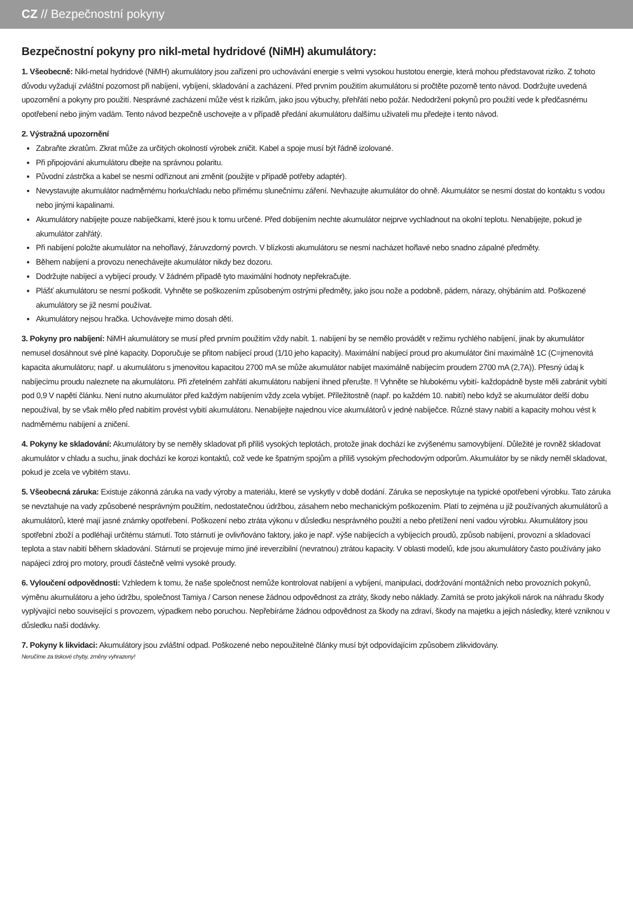CZ // Bezpečnostní pokyny
Bezpečnostní pokyny pro nikl-metal hydridové (NiMH) akumulátory:
1. Všeobecně: Nikl-metal hydridové (NiMH) akumulátory jsou zařízení pro uchovávání energie s velmi vysokou hustotou energie, která mohou představovat riziko. Z tohoto důvodu vyžadují zvláštní pozornost při nabíjení, vybíjení, skladování a zacházení. Před prvním použitím akumulátoru si pročtěte pozorně tento návod. Dodržujte uvedená upozornění a pokyny pro použití. Nesprávné zacházení může vést k rizikům, jako jsou výbuchy, přehřátí nebo požár. Nedodržení pokynů pro použití vede k předčasnému opotřebení nebo jiným vadám. Tento návod bezpečně uschovejte a v případě předání akumulátoru dalšímu uživateli mu předejte i tento návod.
2. Výstražná upozornění
Zabraňte zkratům. Zkrat může za určitých okolností výrobek zničit. Kabel a spoje musí být řádně izolované.
Při připojování akumulátoru dbejte na správnou polaritu.
Původní zástrčka a kabel se nesmí odříznout ani změnit (použijte v případě potřeby adaptér).
Nevystavujte akumulátor nadměrnému horku/chladu nebo přímému slunečnímu záření. Nevhazujte akumulátor do ohně. Akumulátor se nesmí dostat do kontaktu s vodou nebo jinými kapalinami.
Akumulátory nabíjejte pouze nabíječkami, které jsou k tomu určené. Před dobíjením nechte akumulátor nejprve vychladnout na okolní teplotu. Nenabíjejte, pokud je akumulátor zahřátý.
Při nabíjení položte akumulátor na nehořlavý, žáruvzdorný povrch. V blízkosti akumulátoru se nesmí nacházet hořlavé nebo snadno zápalné předměty.
Během nabíjení a provozu nenechávejte akumulátor nikdy bez dozoru.
Dodržujte nabíjecí a vybíjecí proudy. V žádném případě tyto maximální hodnoty nepřekračujte.
Plášť akumulátoru se nesmí poškodit. Vyhněte se poškozením způsobeným ostrými předměty, jako jsou nože a podobně, pádem, nárazy, ohýbáním atd. Poškozené akumulátory se již nesmí používat.
Akumulátory nejsou hračka. Uchovávejte mimo dosah dětí.
3. Pokyny pro nabíjení: NiMH akumulátory se musí před prvním použitím vždy nabít. 1. nabíjení by se nemělo provádět v režimu rychlého nabíjení, jinak by akumulátor nemusel dosáhnout své plné kapacity. Doporučuje se přitom nabíjecí proud (1/10 jeho kapacity). Maximální nabíjecí proud pro akumulátor činí maximálně 1C (C=jmenovitá kapacita akumulátoru; např. u akumulátoru s jmenovitou kapacitou 2700 mA se může akumulátor nabíjet maximálně nabíjecím proudem 2700 mA (2,7A)). Přesný údaj k nabíjecímu proudu naleznete na akumulátoru. Při zřetelném zahřátí akumulátoru nabíjení ihned přerušte. !! Vyhněte se hlubokému vybití- každopádně byste měli zabránit vybití pod 0,9 V napětí článku. Není nutno akumulátor před každým nabíjením vždy zcela vybíjet. Příležitostně (např. po každém 10. nabití) nebo když se akumulátor delší dobu nepoužíval, by se však mělo před nabitím provést vybití akumulátoru. Nenabíjejte najednou více akumulátorů v jedné nabíječce. Různé stavy nabití a kapacity mohou vést k nadměrnému nabíjení a zničení.
4. Pokyny ke skladování: Akumulátory by se neměly skladovat při příliš vysokých teplotách, protože jinak dochází ke zvýšenému samovybíjení. Důležité je rovněž skladovat akumulátor v chladu a suchu, jinak dochází ke korozi kontaktů, což vede ke špatným spojům a příliš vysokým přechodovým odporům. Akumulátor by se nikdy neměl skladovat, pokud je zcela ve vybitém stavu.
5. Všeobecná záruka: Existuje zákonná záruka na vady výroby a materiálu, které se vyskytly v době dodání. Záruka se neposkytuje na typické opotřebení výrobku. Tato záruka se nevztahuje na vady způsobené nesprávným použitím, nedostatečnou údržbou, zásahem nebo mechanickým poškozením. Platí to zejména u již používaných akumulátorů a akumulátorů, které mají jasné známky opotřebení. Poškození nebo ztráta výkonu v důsledku nesprávného použití a nebo přetížení není vadou výrobku. Akumulátory jsou spotřební zboží a podléhají určitému stárnutí. Toto stárnutí je ovlivňováno faktory, jako je např. výše nabíjecích a vybíjecích proudů, způsob nabíjení, provozní a skladovací teplota a stav nabití během skladování. Stárnutí se projevuje mimo jiné ireverzibilní (nevratnou) ztrátou kapacity. V oblasti modelů, kde jsou akumulátory často používány jako napájecí zdroj pro motory, proudí částečně velmi vysoké proudy.
6. Vyloučení odpovědnosti: Vzhledem k tomu, že naše společnost nemůže kontrolovat nabíjení a vybíjení, manipulaci, dodržování montážních nebo provozních pokynů, výměnu akumulátoru a jeho údržbu, společnost Tamiya / Carson nenese žádnou odpovědnost za ztráty, škody nebo náklady. Zamítá se proto jakýkoli nárok na náhradu škody vyplývající nebo související s provozem, výpadkem nebo poruchou. Nepřebíráme žádnou odpovědnost za škody na zdraví, škody na majetku a jejich následky, které vzniknou v důsledku naší dodávky.
7. Pokyny k likvidaci: Akumulátory jsou zvláštní odpad. Poškozené nebo nepoužitelné články musí být odpovídajícím způsobem zlikvidovány.
Neručíme za tiskové chyby, změny vyhrazeny!